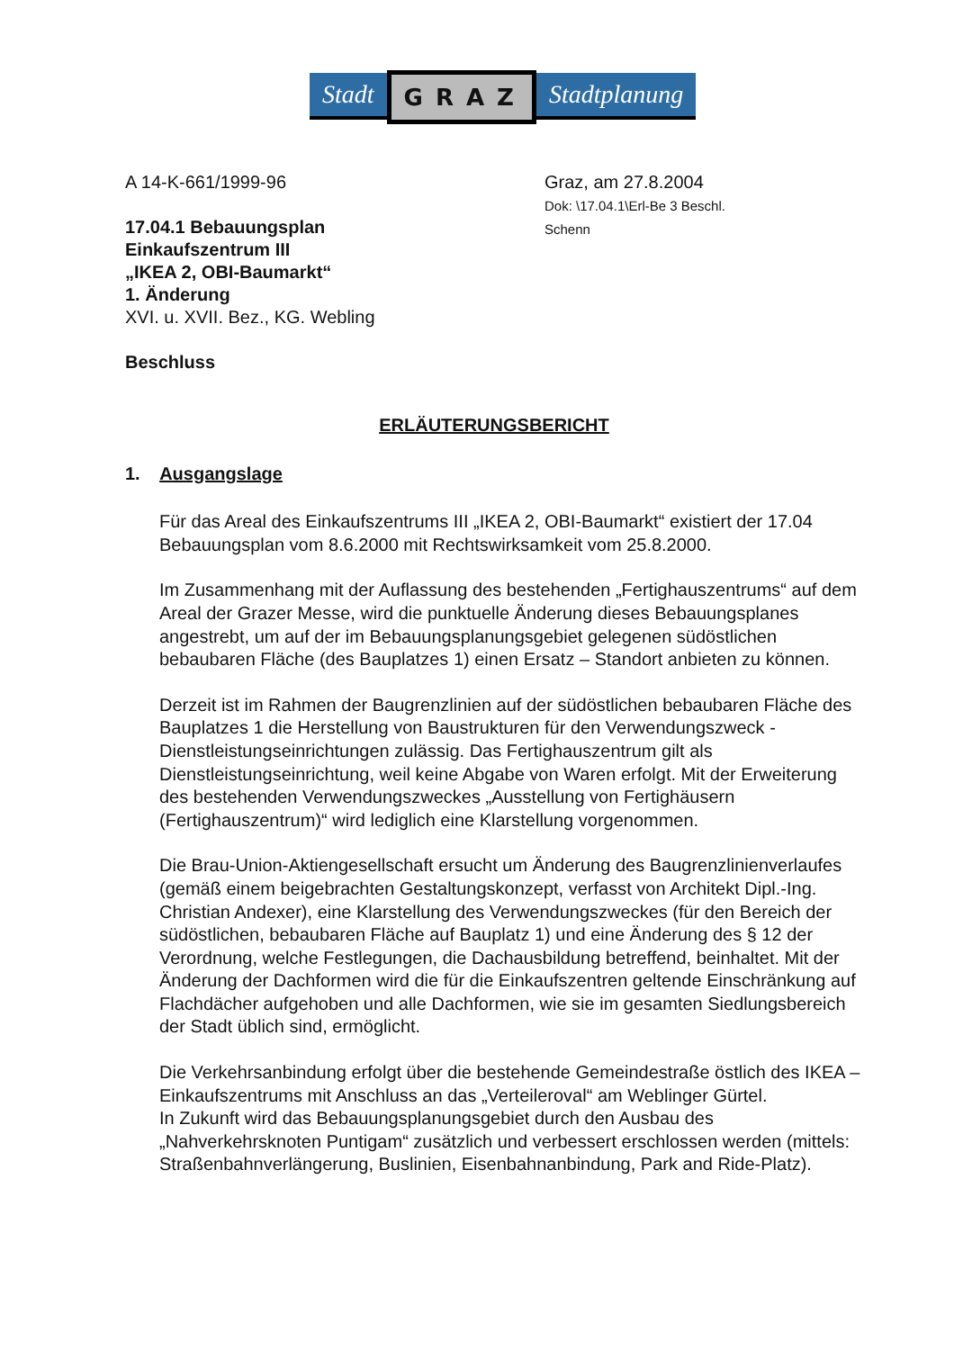Stadt
GRAZ
Stadtplanung
A 14-K-661/1999-96
17.04.1 Bebauungsplan
Einkaufszentrum III
„IKEA 2, OBI-Baumarkt“
1. Änderung
XVI. u. XVII. Bez., KG. Webling
Beschluss
Graz, am 27.8.2004
Dok: \17.04.1\Erl-Be 3 Beschl.
Schenn
ERLÄUTERUNGSBERICHT
1. Ausgangslage
Für das Areal des Einkaufszentrums III „IKEA 2, OBI-Baumarkt“ existiert der 17.04 Bebauungsplan vom 8.6.2000 mit Rechtswirksamkeit vom 25.8.2000.
Im Zusammenhang mit der Auflassung des bestehenden „Fertighauszentrums“ auf dem Areal der Grazer Messe, wird die punktuelle Änderung dieses Bebauungsplanes angestrebt, um auf der im Bebauungsplanungsgebiet gelegenen südöstlichen bebaubaren Fläche (des Bauplatzes 1) einen Ersatz – Standort anbieten zu können.
Derzeit ist im Rahmen der Baugrenzlinien auf der südöstlichen bebaubaren Fläche des Bauplatzes 1 die Herstellung von Baustrukturen für den Verwendungszweck - Dienstleistungseinrichtungen zulässig. Das Fertighauszentrum gilt als Dienstleistungseinrichtung, weil keine Abgabe von Waren erfolgt. Mit der Erweiterung des bestehenden Verwendungszweckes „Ausstellung von Fertighäusern (Fertighauszentrum)“ wird lediglich eine Klarstellung vorgenommen.
Die Brau-Union-Aktiengesellschaft ersucht um Änderung des Baugrenzlinienverlaufes (gemäß einem beigebrachten Gestaltungskonzept, verfasst von Architekt Dipl.-Ing. Christian Andexer), eine Klarstellung des Verwendungszweckes (für den Bereich der südöstlichen, bebaubaren Fläche auf Bauplatz 1) und eine Änderung des § 12 der Verordnung, welche Festlegungen, die Dachausbildung betreffend, beinhaltet. Mit der Änderung der Dachformen wird die für die Einkaufszentren geltende Einschränkung auf Flachdächer aufgehoben und alle Dachformen, wie sie im gesamten Siedlungsbereich der Stadt üblich sind, ermöglicht.
Die Verkehrsanbindung erfolgt über die bestehende Gemeindestraße östlich des IKEA – Einkaufszentrums mit Anschluss an das „Verteileroval“ am Weblinger Gürtel.
In Zukunft wird das Bebauungsplanungsgebiet durch den Ausbau des „Nahverkehrsknoten Puntigam“ zusätzlich und verbessert erschlossen werden (mittels: Straßenbahnverlängerung, Buslinien, Eisenbahnanbindung, Park and Ride-Platz).